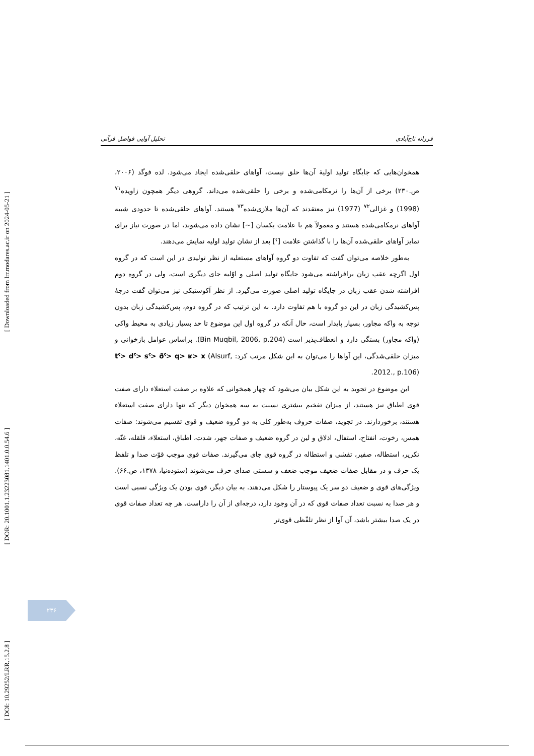[ Downloaded from lrr.modares.ac.ir on 2024-05-21 ]
[ DOR: 20.1001.1.23223081.1401.0.0.54.6 ]
[ DOI: 10.29252/LRR.15.2.8 ]
فرزانه تاج‌آبادی تحلیل آوایی فواصل قرآنی
همخوان‌هایی که جایگاه تولید اولیهٔ آن‌ها حلق نیست، آواهای حلقی‌شده ایجاد می‌شود. لده فوگد (۲۰۰۶، ص.۲۳۰) برخی از آن‌ها را نرمکامی‌شده و برخی را حلقی‌شده می‌داند. گروهی دیگر همچون زاویده<sup>۷۱</sup> (1998) و غزالی<sup>۷۲</sup> (1977) نیز معتقدند که آن‌ها ملازی‌شده<sup>۷۳</sup> هستند. آواهای حلقی‌شده تا حدودی شبیه آواهای نرمکامی‌شده هستند و معمولاً هم با علامت یکسان [~] نشان داده می‌شوند، اما در صورت نیاز برای تمایز آواهای حلقی‌شده آن‌ها را با گذاشتن علامت [ˤ] بعد از نشان تولید اولیه نمایش می‌دهند.
به‌طور خلاصه می‌توان گفت که تفاوت دو گروه آواهای مستعلیه از نظر تولیدی در این است که در گروه اول اگرچه عقب زبان برافراشته می‌شود جایگاه تولید اصلی و اوّلیه جای دیگری است، ولی در گروه دوم افراشته شدن عقب زبان در جایگاه تولید اصلی صورت می‌گیرد. از نظر آکوستیکی نیز می‌توان گفت درجهٔ پس‌کشیدگی زبان در این دو گروه با هم تفاوت دارد. به این ترتیب که در گروه دوم، پس‌کشیدگی زبان بدون توجه به واکه مجاور، بسیار پایدار است، حال آنکه در گروه اول این موضوع تا حد بسیار زیادی به محیط واکی (واکه مجاور) بستگی دارد و انعطاف‌پذیر است (Bin Muqbil, 2006, p.204). براساس عوامل بازخوانی و میزان حلقی‌شدگی، این آواها را می‌توان به این شکل مرتب کرد: tˤ> dˤ> sˤ> ðˤ> q> ʁ> x (Alsurf, 2012., p.106).
این موضوع در تجوید به این شکل بیان می‌شود که چهار همخوانی که علاوه بر صفت استعلاء دارای صفت قوی اطباق نیز هستند، از میزان تفخیم بیشتری نسبت به سه همخوان دیگر که تنها دارای صفت استعلاء هستند، برخوردارند. در تجوید، صفات حروف به‌طور کلی به دو گروه ضعیف و قوی تقسیم می‌شوند: صفات همس، رخوت، انفتاح، استفال، اذلاق و لین در گروه ضعیف و صفات جهر، شدت، اطباق، استعلاء، قلقله، غنّه، تکریر، استطاله، صفیر، تفشی و استطاله در گروه قوی جای می‌گیرند. صفات قوی موجب قوّت صدا و تلفظ یک حرف و در مقابل صفات ضعیف موجب ضعف و سستی صدای حرف می‌شوند (ستوده‌نیا، ۱۳۷۸، ص.۶۶). ویژگی‌های قوی و ضعیف دو سر یک پیوستار را شکل می‌دهند. به بیان دیگر، قوی بودن یک ویژگی نسبی است و هر صدا به نسبت تعداد صفات قوی که در آن وجود دارد، درجه‌ای از آن را داراست. هر چه تعداد صفات قوی در یک صدا بیشتر باشد، آن آوا از نظر تلفّظی قوی‌تر
۲۳۶